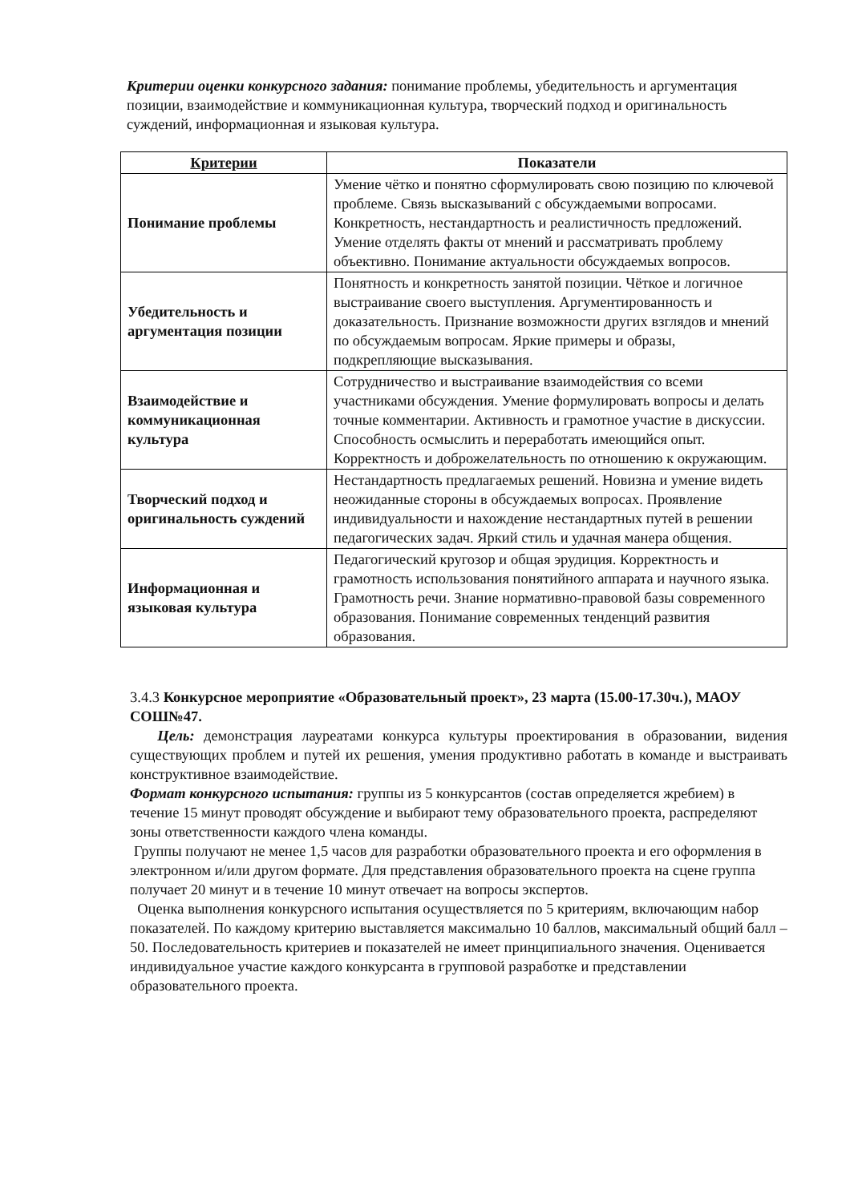Критерии оценки конкурсного задания: понимание проблемы, убедительность и аргументация позиции, взаимодействие и коммуникационная культура, творческий подход и оригинальность суждений, информационная и языковая культура.
| Критерии | Показатели |
| --- | --- |
| Понимание проблемы | Умение чётко и понятно сформулировать свою позицию по ключевой проблеме. Связь высказываний с обсуждаемыми вопросами. Конкретность, нестандартность и реалистичность предложений. Умение отделять факты от мнений и рассматривать проблему объективно. Понимание актуальности обсуждаемых вопросов. |
| Убедительность и аргументация позиции | Понятность и конкретность занятой позиции. Чёткое и логичное выстраивание своего выступления. Аргументированность и доказательность. Признание возможности других взглядов и мнений по обсуждаемым вопросам. Яркие примеры и образы, подкрепляющие высказывания. |
| Взаимодействие и коммуникационная культура | Сотрудничество и выстраивание взаимодействия со всеми участниками обсуждения. Умение формулировать вопросы и делать точные комментарии. Активность и грамотное участие в дискуссии. Способность осмыслить и переработать имеющийся опыт. Корректность и доброжелательность по отношению к окружающим. |
| Творческий подход и оригинальность суждений | Нестандартность предлагаемых решений. Новизна и умение видеть неожиданные стороны в обсуждаемых вопросах. Проявление индивидуальности и нахождение нестандартных путей в решении педагогических задач. Яркий стиль и удачная манера общения. |
| Информационная и языковая культура | Педагогический кругозор и общая эрудиция. Корректность и грамотность использования понятийного аппарата и научного языка. Грамотность речи. Знание нормативно-правовой базы современного образования. Понимание современных тенденций развития образования. |
3.4.3 Конкурсное мероприятие «Образовательный проект», 23 марта (15.00-17.30ч.), МАОУ СОШ№47.
Цель: демонстрация лауреатами конкурса культуры проектирования в образовании, видения существующих проблем и путей их решения, умения продуктивно работать в команде и выстраивать конструктивное взаимодействие.
Формат конкурсного испытания: группы из 5 конкурсантов (состав определяется жребием) в течение 15 минут проводят обсуждение и выбирают тему образовательного проекта, распределяют зоны ответственности каждого члена команды.
Группы получают не менее 1,5 часов для разработки образовательного проекта и его оформления в электронном и/или другом формате. Для представления образовательного проекта на сцене группа получает 20 минут и в течение 10 минут отвечает на вопросы экспертов.
Оценка выполнения конкурсного испытания осуществляется по 5 критериям, включающим набор показателей. По каждому критерию выставляется максимально 10 баллов, максимальный общий балл – 50. Последовательность критериев и показателей не имеет принципиального значения. Оценивается индивидуальное участие каждого конкурсанта в групповой разработке и представлении образовательного проекта.